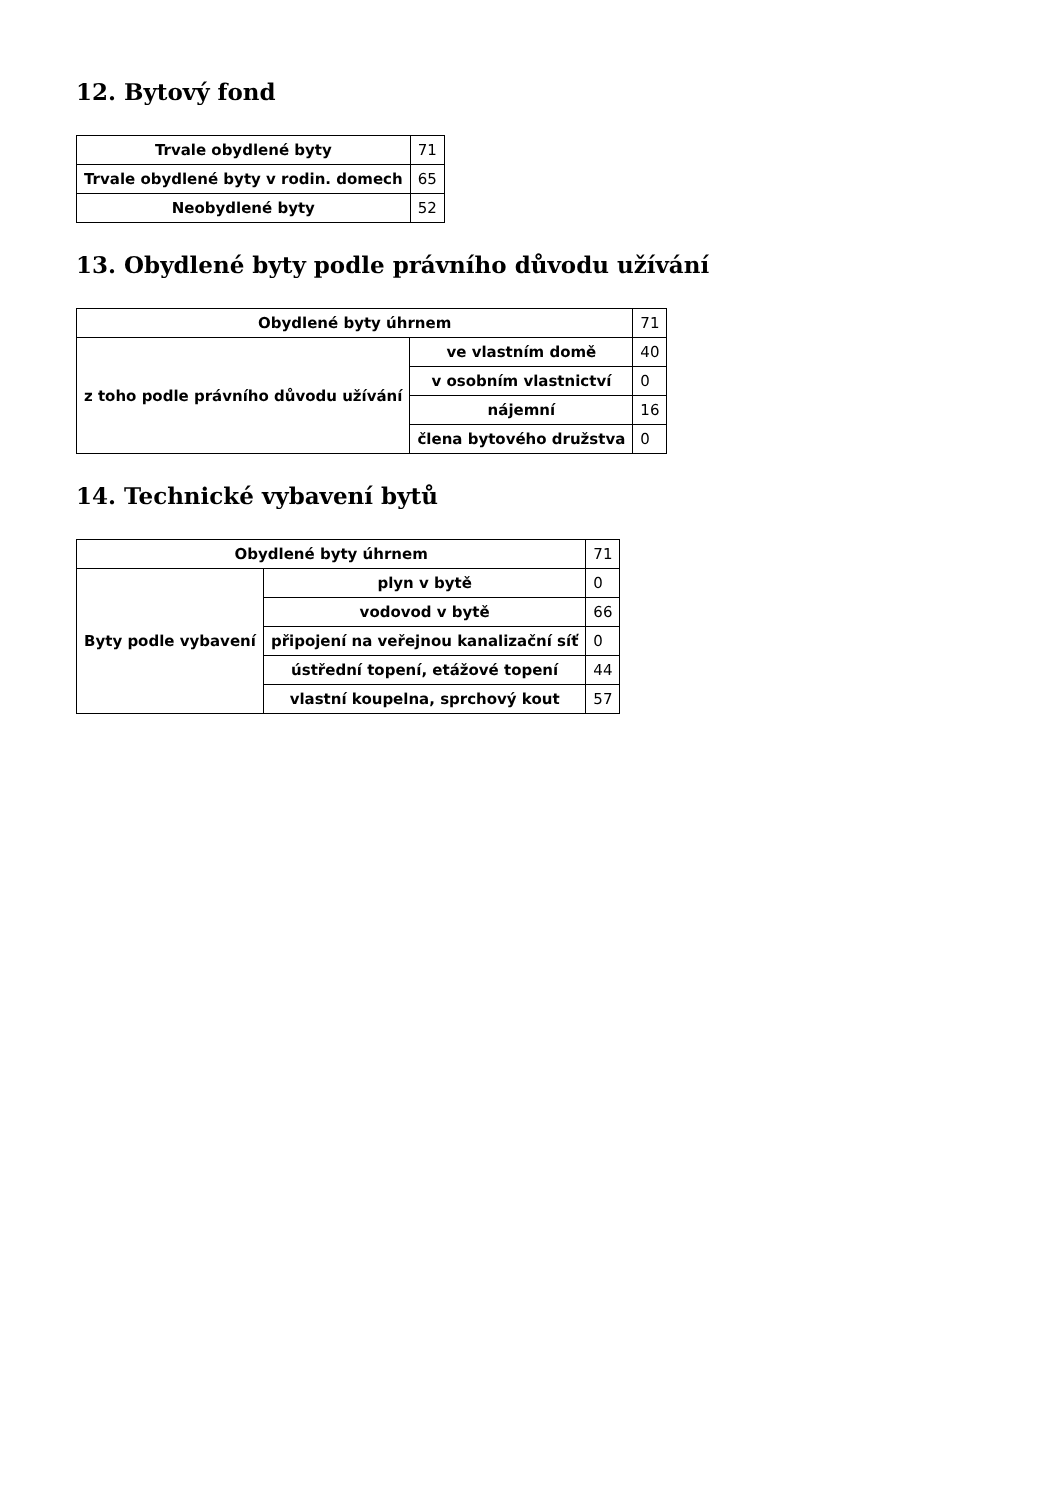12. Bytový fond
| Trvale obydlené byty | 71 |
| Trvale obydlené byty v rodin. domech | 65 |
| Neobydlené byty | 52 |
13. Obydlené byty podle právního důvodu užívání
| Obydlené byty úhrnem | | 71 |
| z toho podle právního důvodu užívání | ve vlastním domě | 40 |
| | v osobním vlastnictví | 0 |
| | nájemní | 16 |
| | člena bytového družstva | 0 |
14. Technické vybavení bytů
| Obydlené byty úhrnem | | 71 |
| Byty podle vybavení | plyn v bytě | 0 |
| | vodovod v bytě | 66 |
| | připojení na veřejnou kanalizační síť | 0 |
| | ústřední topení, etážové topení | 44 |
| | vlastní koupelna, sprchový kout | 57 |